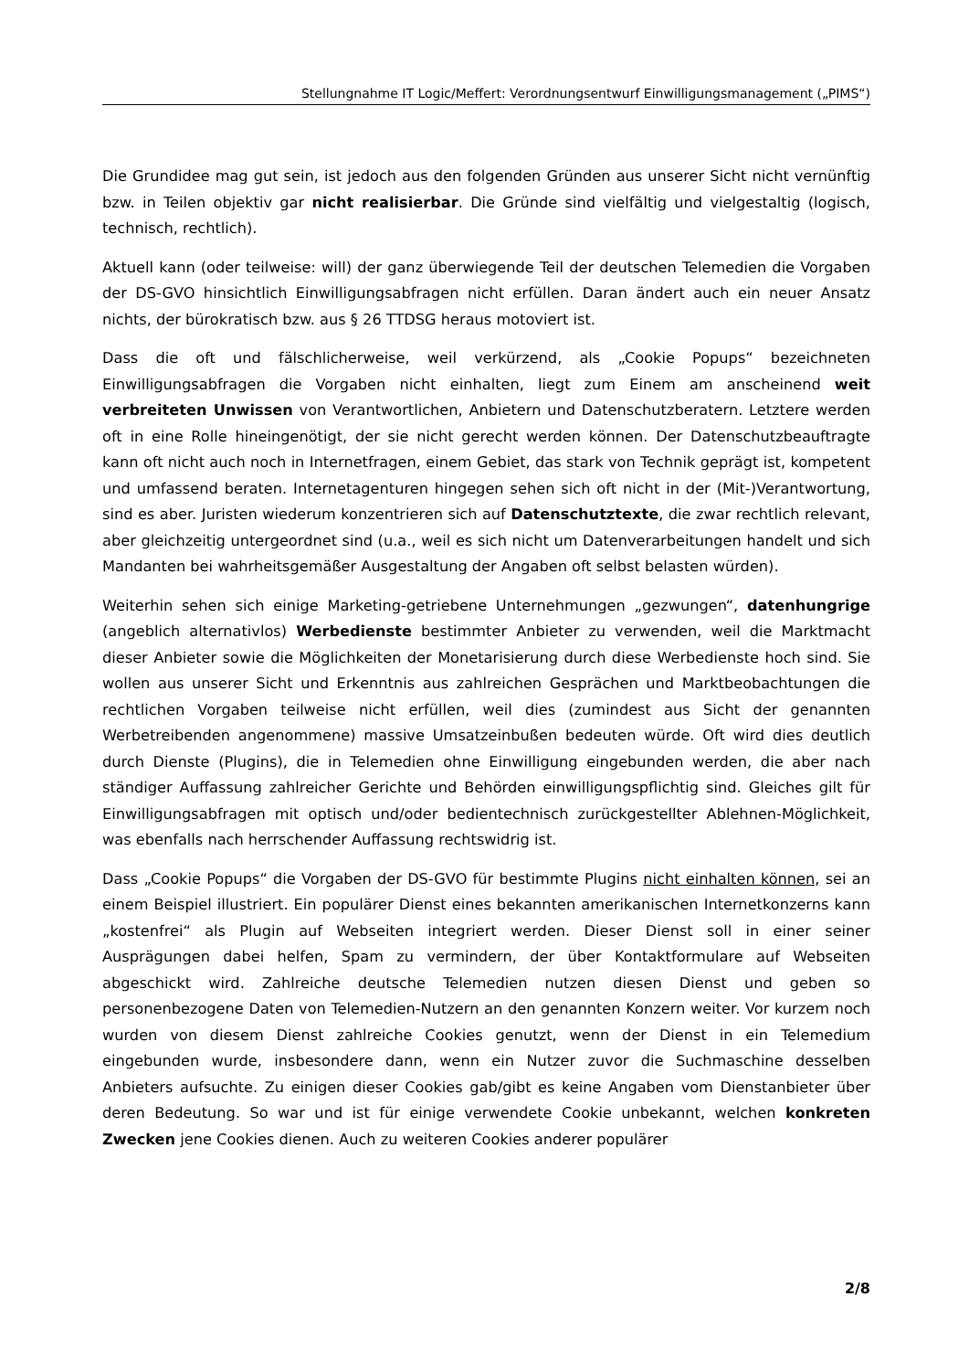Stellungnahme IT Logic/Meffert: Verordnungsentwurf Einwilligungsmanagement („PIMS“)
Die Grundidee mag gut sein, ist jedoch aus den folgenden Gründen aus unserer Sicht nicht vernünftig bzw. in Teilen objektiv gar nicht realisierbar. Die Gründe sind vielfältig und vielgestaltig (logisch, technisch, rechtlich).
Aktuell kann (oder teilweise: will) der ganz überwiegende Teil der deutschen Telemedien die Vorgaben der DS-GVO hinsichtlich Einwilligungsabfragen nicht erfüllen. Daran ändert auch ein neuer Ansatz nichts, der bürokratisch bzw. aus § 26 TTDSG heraus motoviert ist.
Dass die oft und fälschlicherweise, weil verkürzend, als „Cookie Popups“ bezeichneten Einwilligungsabfragen die Vorgaben nicht einhalten, liegt zum Einem am anscheinend weit verbreiteten Unwissen von Verantwortlichen, Anbietern und Datenschutzberatern. Letztere werden oft in eine Rolle hineingenötigt, der sie nicht gerecht werden können. Der Datenschutzbeauftragte kann oft nicht auch noch in Internetfragen, einem Gebiet, das stark von Technik geprägt ist, kompetent und umfassend beraten. Internetagenturen hingegen sehen sich oft nicht in der (Mit-)Verantwortung, sind es aber. Juristen wiederum konzentrieren sich auf Datenschutztexte, die zwar rechtlich relevant, aber gleichzeitig untergeordnet sind (u.a., weil es sich nicht um Datenverarbeitungen handelt und sich Mandanten bei wahrheitsgemäßer Ausgestaltung der Angaben oft selbst belasten würden).
Weiterhin sehen sich einige Marketing-getriebene Unternehmungen „gezwungen“, datenhungrige (angeblich alternativlos) Werbedienste bestimmter Anbieter zu verwenden, weil die Marktmacht dieser Anbieter sowie die Möglichkeiten der Monetarisierung durch diese Werbedienste hoch sind. Sie wollen aus unserer Sicht und Erkenntnis aus zahlreichen Gesprächen und Marktbeobachtungen die rechtlichen Vorgaben teilweise nicht erfüllen, weil dies (zumindest aus Sicht der genannten Werbetreibenden angenommene) massive Umsatzeinbußen bedeuten würde. Oft wird dies deutlich durch Dienste (Plugins), die in Telemedien ohne Einwilligung eingebunden werden, die aber nach ständiger Auffassung zahlreicher Gerichte und Behörden einwilligungspflichtig sind. Gleiches gilt für Einwilligungsabfragen mit optisch und/oder bedientechnisch zurückgestellter Ablehnen-Möglichkeit, was ebenfalls nach herrschender Auffassung rechtswidrig ist.
Dass „Cookie Popups“ die Vorgaben der DS-GVO für bestimmte Plugins nicht einhalten können, sei an einem Beispiel illustriert. Ein populärer Dienst eines bekannten amerikanischen Internetkonzerns kann „kostenfrei“ als Plugin auf Webseiten integriert werden. Dieser Dienst soll in einer seiner Ausprägungen dabei helfen, Spam zu vermindern, der über Kontaktformulare auf Webseiten abgeschickt wird. Zahlreiche deutsche Telemedien nutzen diesen Dienst und geben so personenbezogene Daten von Telemedien-Nutzern an den genannten Konzern weiter. Vor kurzem noch wurden von diesem Dienst zahlreiche Cookies genutzt, wenn der Dienst in ein Telemedium eingebunden wurde, insbesondere dann, wenn ein Nutzer zuvor die Suchmaschine desselben Anbieters aufsuchte. Zu einigen dieser Cookies gab/gibt es keine Angaben vom Dienstanbieter über deren Bedeutung. So war und ist für einige verwendete Cookie unbekannt, welchen konkreten Zwecken jene Cookies dienen. Auch zu weiteren Cookies anderer populärer
2/8